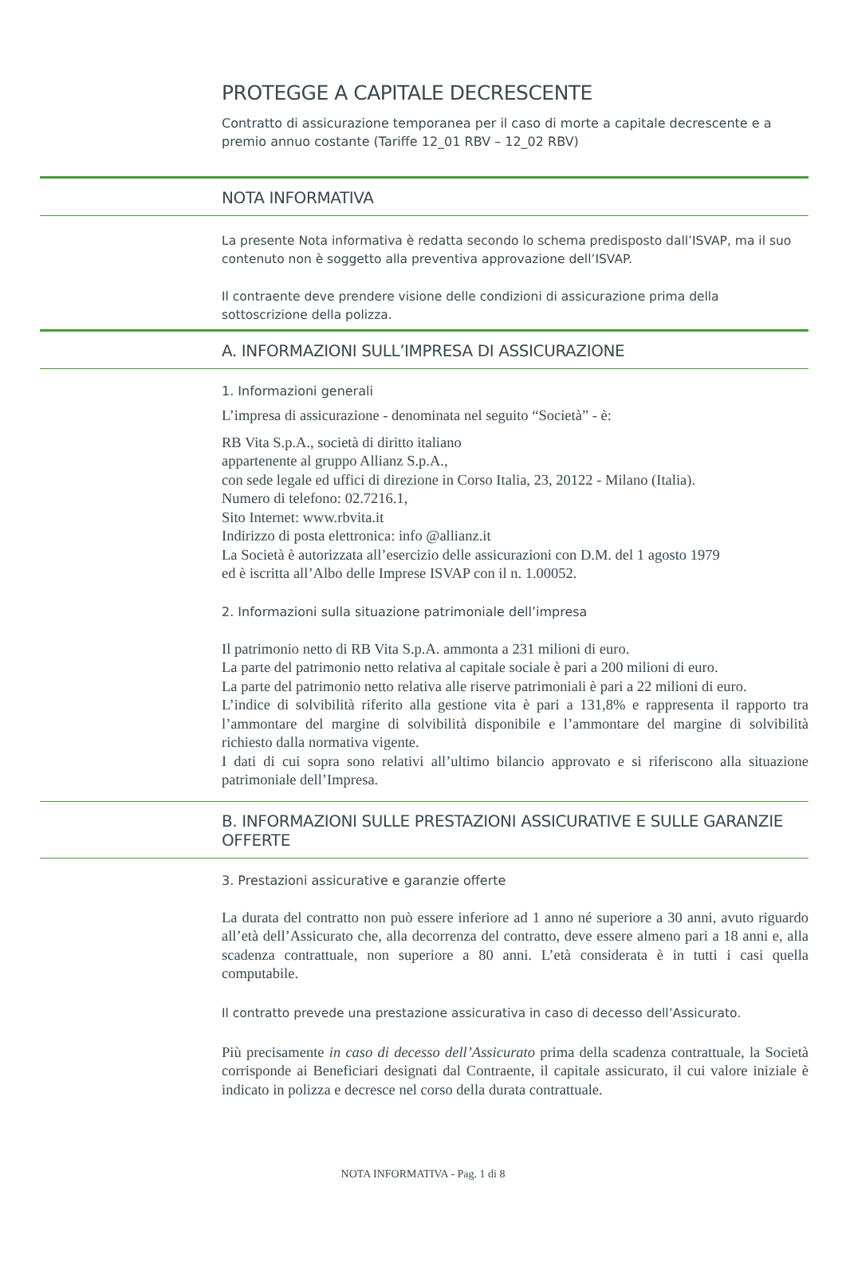PROTEGGE A CAPITALE DECRESCENTE
Contratto di assicurazione temporanea per il caso di morte a capitale decrescente e a premio annuo costante (Tariffe 12_01 RBV – 12_02 RBV)
NOTA INFORMATIVA
La presente Nota informativa è redatta secondo lo schema predisposto dall’ISVAP, ma il suo contenuto non è soggetto alla preventiva approvazione dell’ISVAP.
Il contraente deve prendere visione delle condizioni di assicurazione prima della sottoscrizione della polizza.
A. INFORMAZIONI SULL’IMPRESA DI ASSICURAZIONE
1. Informazioni generali
L’impresa di assicurazione - denominata nel seguito “Società” - è:
RB Vita S.p.A., società di diritto italiano
appartenente al gruppo Allianz S.p.A.,
con sede legale ed uffici di direzione in Corso Italia, 23, 20122 - Milano (Italia).
Numero di telefono: 02.7216.1,
Sito Internet: www.rbvita.it
Indirizzo di posta elettronica: info @allianz.it
La Società è autorizzata all’esercizio delle assicurazioni con D.M. del 1 agosto 1979
ed è iscritta all’Albo delle Imprese ISVAP con il n. 1.00052.
2. Informazioni sulla situazione patrimoniale dell’impresa
Il patrimonio netto di RB Vita S.p.A. ammonta a 231 milioni di euro.
La parte del patrimonio netto relativa al capitale sociale è pari a 200 milioni di euro.
La parte del patrimonio netto relativa alle riserve patrimoniali è pari a 22 milioni di euro.
L’indice di solvibilità riferito alla gestione vita è pari a 131,8% e rappresenta il rapporto tra l’ammontare del margine di solvibilità disponibile e l’ammontare del margine di solvibilità richiesto dalla normativa vigente.
I dati di cui sopra sono relativi all’ultimo bilancio approvato e si riferiscono alla situazione patrimoniale dell’Impresa.
B. INFORMAZIONI SULLE PRESTAZIONI ASSICURATIVE E SULLE GARANZIE OFFERTE
3. Prestazioni assicurative e garanzie offerte
La durata del contratto non può essere inferiore ad 1 anno né superiore a 30 anni, avuto riguardo all’età dell’Assicurato che, alla decorrenza del contratto, deve essere almeno pari a 18 anni e, alla scadenza contrattuale, non superiore a 80 anni. L’età considerata è in tutti i casi quella computabile.
Il contratto prevede una prestazione assicurativa in caso di decesso dell’Assicurato.
Più precisamente in caso di decesso dell’Assicurato prima della scadenza contrattuale, la Società corrisponde ai Beneficiari designati dal Contraente, il capitale assicurato, il cui valore iniziale è indicato in polizza e decresce nel corso della durata contrattuale.
NOTA INFORMATIVA - Pag. 1 di 8